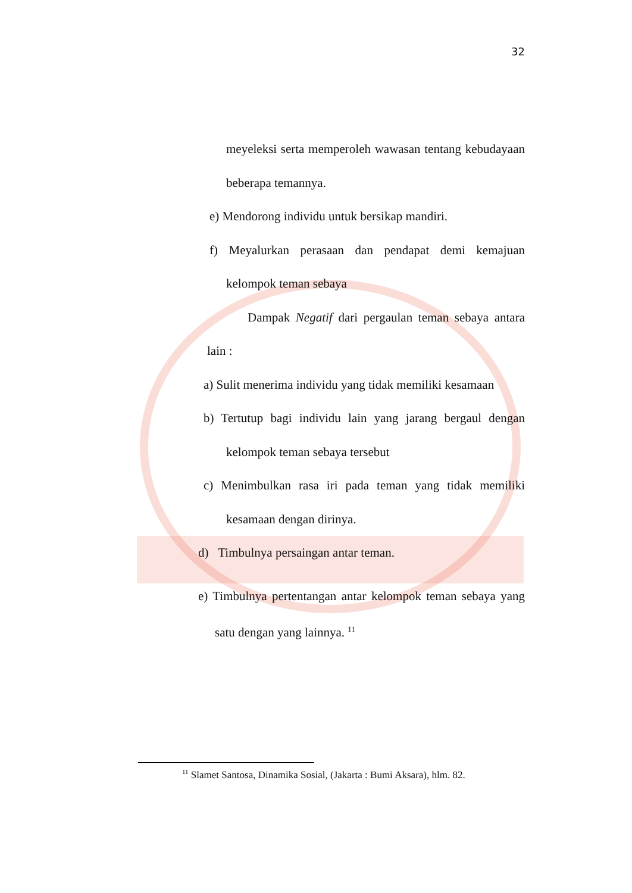32
meyeleksi serta memperoleh wawasan tentang kebudayaan beberapa temannya.
e) Mendorong individu untuk bersikap mandiri.
f) Meyalurkan perasaan dan pendapat demi kemajuan kelompok teman sebaya
Dampak Negatif dari pergaulan teman sebaya antara lain :
a) Sulit menerima individu yang tidak memiliki kesamaan
b) Tertutup bagi individu lain yang jarang bergaul dengan kelompok teman sebaya tersebut
c) Menimbulkan rasa iri pada teman yang tidak memiliki kesamaan dengan dirinya.
d) Timbulnya persaingan antar teman.
e) Timbulnya pertentangan antar kelompok teman sebaya yang satu dengan yang lainnya. <sup>11</sup>
<sup>11</sup> Slamet Santosa, Dinamika Sosial, (Jakarta : Bumi Aksara), hlm. 82.